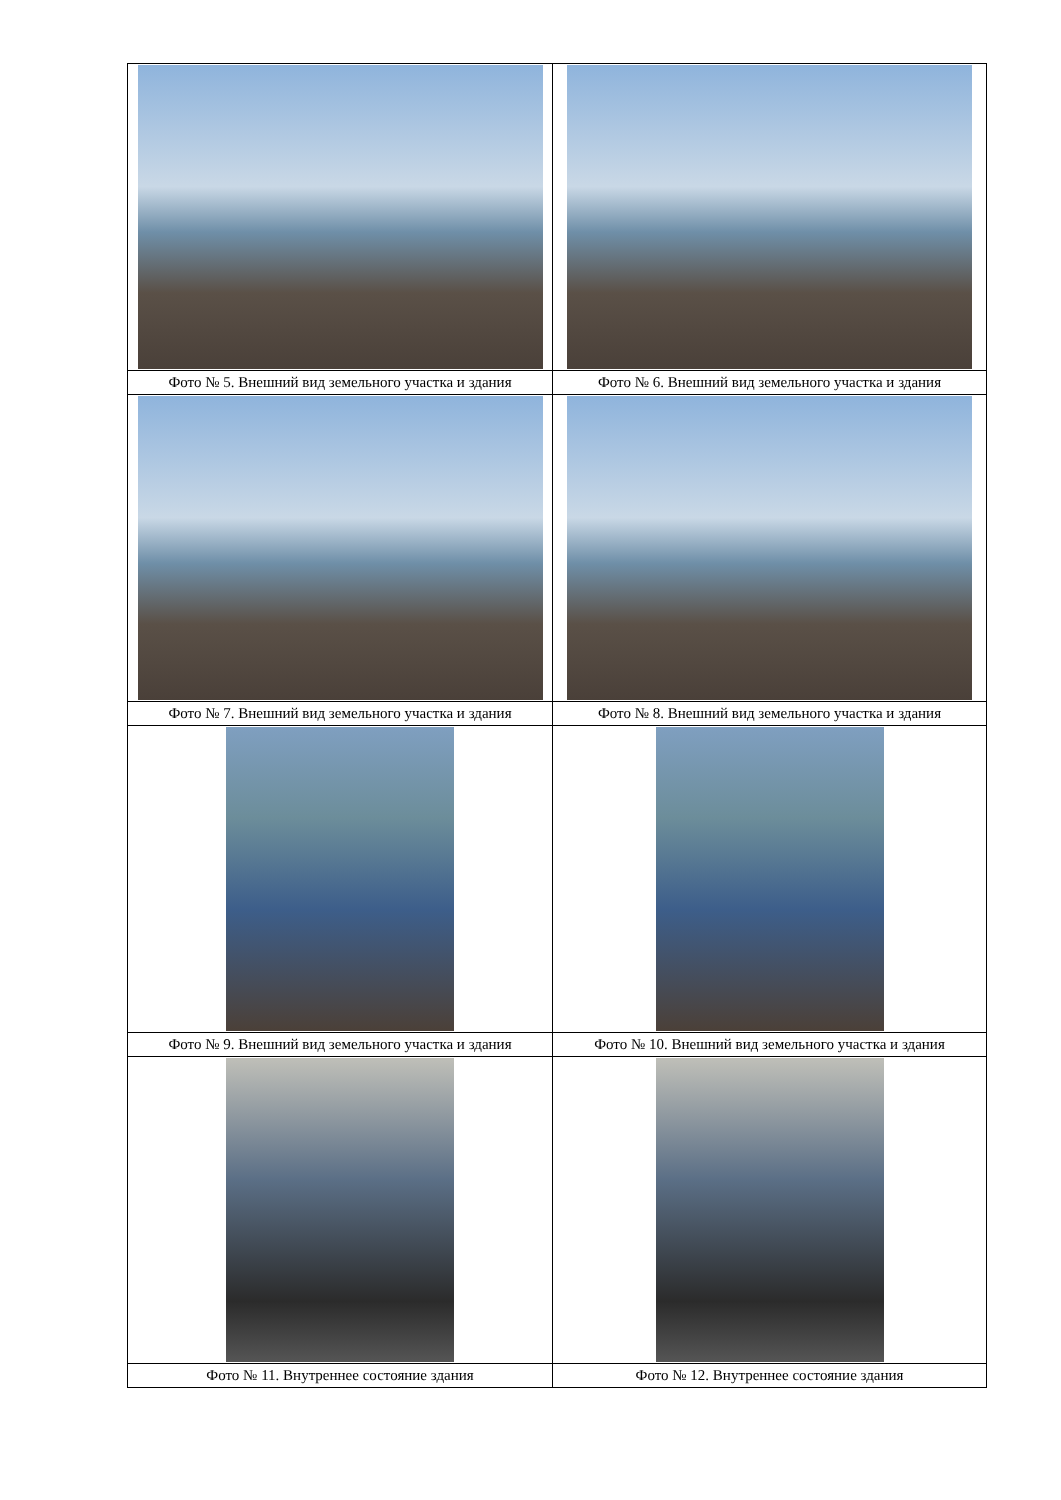| Фото № 5. Внешний вид земельного участка и здания | Фото № 6. Внешний вид земельного участка и здания |
| Фото № 7. Внешний вид земельного участка и здания | Фото № 8. Внешний вид земельного участка и здания |
| Фото № 9. Внешний вид земельного участка и здания | Фото № 10. Внешний вид земельного участка и здания |
| Фото № 11. Внутреннее состояние здания | Фото № 12. Внутреннее состояние здания |